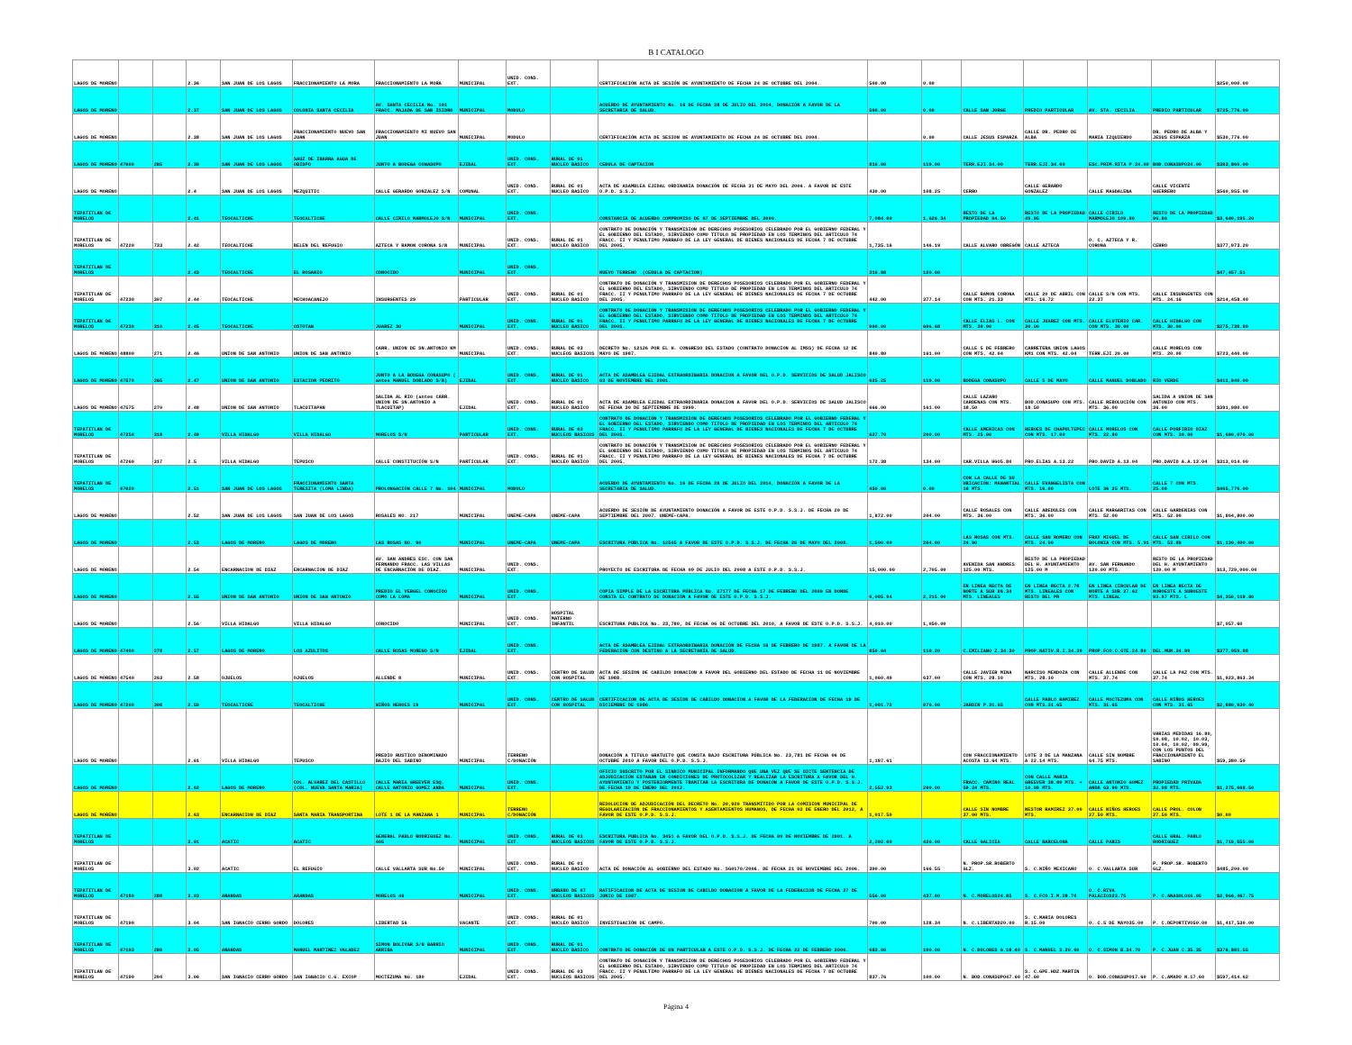B I CATALOGO
| LAGOS DE MORENO | | | 2.36 | SAN JUAN DE LOS LAGOS | FRACCIONAMIENTO LA MORA | FRACCIONAMIENTO LA MORA | MUNICIPAL | UNID. CONS. EXT. | | CERTIFICACIÓN ACTA DE SESIÓN DE AYUNTAMIENTO DE FECHA 24 DE OCTUBRE DEL 2004. | 500.00 | 0.00 | | | | | $250,000.00 |
| LAGOS DE MORENO | | | 2.37 | SAN JUAN DE LOS LAGOS | COLONIA SANTA CECILIA | AV. SANTA CECILIA No. 101 FRACC. MAJADA DE SAN ISIDRO | MUNICIPAL | MODULO | | ACUERDO DE AYUNTAMIENTO No. 16 DE FECHA 28 DE JULIO DEL 2014, DONACIÓN A FAVOR DE LA SECRETARIA DE SALUD. | 500.00 | 0.00 | CALLE SAN JORGE | PREDIO PARTICULAR | AV. STA. CECILIA | PREDIO PARTICULAR | $725,776.00 |
| LAGOS DE MORENO | | | 2.38 | SAN JUAN DE LOS LAGOS | FRACCIONAMIENTO NUEVO SAN JUAN | FRACCIONAMIENTO MI NUEVO SAN JUAN | MUNICIPAL | MODULO | | CERTIFICACIÓN ACTA DE SESION DE AYUNTAMIENTO DE FECHA 24 DE OCTUBRE DEL 2004. | | 0.00 | CALLE JESUS ESPARZA | CALLE DR. PEDRO DE ALBA | MARIA IZQUIERDO | DR. PEDRO DE ALBA Y JESUS ESPARZA | $530,776.00 |
| LAGOS DE MORENO | 47000 | 285 | 2.39 | SAN JUAN DE LOS LAGOS | SAUZ DE IBARRA AGUA DE OBISPO | JUNTO A BODEGA CONASUPO | EJIDAL | UNID. CONS. EXT. | RURAL DE 01 NUCLEO BASICO | CEDULA DE CAPTACION | 816.00 | 119.00 | TERR.EJI.34.00 | TERR.EJI.34.00 | ESC.PRIM.RITA P.24.00 | BOD.CONASUPO24.00 | $383,860.00 |
| LAGOS DE MORENO | | | 2.4 | SAN JUAN DE LOS LAGOS | MEZQUITIC | CALLE GERARDO GONZALEZ S/N | COMUNAL | UNID. CONS. EXT. | RURAL DE 01 NUCLEO BASICO | ACTA DE ASAMBLEA EJIDAL ORDINARIA DONACIÓN DE FECHA 31 DE MAYO DEL 2006. A FAVOR DE ESTE O.P.D. S.S.J. | 430.00 | 108.25 | CERRO | CALLE GERARDO GONZALEZ | CALLE MAGDALENA | CALLE VICENTE GUERRERO | $560,955.00 |
| TEPATITLAN DE MORELOS | | | 2.41 | TEOCALTICHE | TEOCALTICHE | CALLE CIRILO MARMOLEJO S/N | MUNICIPAL | UNID. CONS. EXT. | | CONSTANCIA DE ACUERDO COMPROMISO DE 07 DE SEPTIEMBRE DEL 2000. | 7,084.00 | 1,626.34 | RESTO DE LA PROPIEDAD 94.50 | RESTO DE LA PROPIEDAD 49.95 | CALLE CIRILO MARMOLEJO 109.80 | RESTO DE LA PROPIEDAD 96.80 | $3,640,195.20 |
| TEPATITLAN DE MORELOS | 47220 | 733 | 2.42 | TEOCALTICHE | BELEN DEL REFUGIO | AZTECA Y RAMON CORONA S/N | MUNICIPAL | UNID. CONS. EXT. | RURAL DE 01 NUCLEO BASICO | CONTRATO DE DONACIÓN Y TRANSMISION DE DERECHOS POSESORIOS CELEBRADO POR EL GOBIERNO FEDERAL Y EL GOBIERNO DEL ESTADO, SIRVIENDO COMO TITULO DE PROPIEDAD EN LOS TERMINOS DEL ARTICULO 74 FRACC. II Y PENULTIMO PARRAFO DE LA LEY GENERAL DE BIENES NACIONALES DE FECHA 7 DE OCTUBRE DEL 2005. | 1,735.16 | 146.19 | CALLE ALVARO OBREGÓN | CALLE AZTECA | O. C. AZTECA Y R. CORONA | CERRO | $377,973.20 |
| TEPATITLAN DE MORELOS | | | 2.43 | TEOCALTICHE | EL ROSARIO | CONOCIDO | MUNICIPAL | UNID. CONS. EXT. | | NUEVO TERRENO .(CEDULA DE CAPTACION) | 316.88 | 120.60 | | | | | $47,457.51 |
| TEPATITLAN DE MORELOS | 47230 | 307 | 2.44 | TEOCALTICHE | MECHOACANEJO | INSURGENTES 29 | PARTICULAR | UNID. CONS. EXT. | RURAL DE 01 NUCLEO BASICO | CONTRATO DE DONACIÓN Y TRANSMISION DE DERECHOS POSESORIOS CELEBRADO POR EL GOBIERNO FEDERAL Y EL GOBIERNO DEL ESTADO, SIRVIENDO COMO TITULO DE PROPIEDAD EN LOS TERMINOS DEL ARTICULO 74 FRACC. II Y PENULTIMO PARRAFO DE LA LEY GENERAL DE BIENES NACIONALES DE FECHA 7 DE OCTUBRE DEL 2005. | 442.00 | 377.14 | CALLE RAMON CORONA CON MTS. 21.33 | CALLE 20 DE ABRIL CON MTS. 16.72 | CALLE S/N CON MTS. 22.37 | CALLE INSURGENTES CON MTS. 24.16 | $214,458.40 |
| TEPATITLAN DE MORELOS | 47230 | 310 | 2.45 | TEOCALTICHE | OSTOTAN | JUAREZ 30 | MUNICIPAL | UNID. CONS. EXT. | RURAL DE 01 NUCLEO BASICO | CONTRATO DE DONACIÓN Y TRANSMISION DE DERECHOS POSESORIOS CELEBRADO POR EL GOBIERNO FEDERAL Y EL GOBIERNO DEL ESTADO, SIRVIENDO COMO TITULO DE PROPIEDAD EN LOS TERMINOS DEL ARTICULO 74 FRACC. II Y PENULTIMO PARRAFO DE LA LEY GENERAL DE BIENES NACIONALES DE FECHA 7 DE OCTUBRE DEL 2005. | 900.00 | 606.68 | CALLE ELIAS L. CON MTS. 30.00 | CALLE JUAREZ CON MTS. 30.00 | CALLE ELUTERIO CAR. CON MTS. 30.00 | CALLE HIDALGO CON MTS. 30.00 | $275,738.80 |
| LAGOS DE MORENO | 48800 | 271 | 2.46 | UNION DE SAN ANTONIO | UNION DE SAN ANTONIO | CARR. UNION DE SN.ANTONIO KM 1 | MUNICIPAL | UNID. CONS. EXT. | RURAL DE 03 NUCLEOS BASICOS | DECRETO No. 12126 POR EL H. CONGRESO DEL ESTADO (CONTRATO DONACION AL IMSS) DE FECHA 12 DE MAYO DE 1987. | 840.80 | 161.00 | CALLE 5 DE FEBRERO CON MTS. 42.04 | CARRETERA UNION LAGOS KM1 CON MTS. 42.04 | TERR.EJI.20.00 | CALLE MORELOS CON MTS. 20.00 | $723,440.00 |
| LAGOS DE MORENO | 47570 | 265 | 2.47 | UNION DE SAN ANTONIO | ESTACION PEDRITO | JUNTO A LA BODEGA CONASUPO ( antes MANUEL DOBLADO S/N) | EJIDAL | UNID. CONS. EXT. | RURAL DE 01 NUCLEO BASICO | ACTA DE ASAMBLEA EJIDAL EXTRAORDINARIA DONACION A FAVOR DEL O.P.D. SERVICIOS DE SALUD JALISCO 03 DE NOVIEMBRE DEL 2001. | 625.25 | 119.00 | BODEGA CONASUPO | CALLE 5 DE MAYO | CALLE MANUEL DOBLADO | RIO VERDE | $411,940.00 |
| LAGOS DE MORENO | 47575 | 270 | 2.48 | UNION DE SAN ANTONIO | TLACUITAPAN | SALIDA AL RIO (antes CARR. UNION DE SN.ANTONIO A TLACUITAP) | EJIDAL | UNID. CONS. EXT. | RURAL DE 01 NUCLEO BASICO | ACTA DE ASAMBLEA EJIDAL EXTRAORDINARIA DONACION A FAVOR DEL O.P.D. SERVICIOS DE SALUD JALISCO DE FECHA 30 DE SEPTIEMBRE DE 1999. | 666.00 | 161.00 | CALLE LAZARO CARDENAS CON MTS. 18.50 | BOD.CONASUPO CON MTS. 18.50 | CALLE REBOLUCIÓN CON MTS. 36.00 | SALIDA A UNION DE SAN ANTONIO CON MTS. 36.00 | $391,980.00 |
| TEPATITLAN DE MORELOS | 47250 | 318 | 2.49 | VILLA HIDALGO | VILLA HIDALGO | MORELOS S/N | PARTICULAR | UNID. CONS. EXT. | RURAL DE 03 NUCLEOS BASICOS | CONTRATO DE DONACIÓN Y TRANSMISION DE DERECHOS POSESORIOS CELEBRADO POR EL GOBIERNO FEDERAL Y EL GOBIERNO DEL ESTADO, SIRVIENDO COMO TITULO DE PROPIEDAD EN LOS TERMINOS DEL ARTICULO 74 FRACC. II Y PENULTIMO PARRAFO DE LA LEY GENERAL DE BIENES NACIONALES DE FECHA 7 DE OCTUBRE DEL 2005. | 627.70 | 200.00 | CALLE AMERICAS CON MTS. 25.00 | HEROES DE CHAPULTEPEC CON MTS. 17.00 | CALLE MORELOS CON MTS. 22.80 | CALLE PORFIRIO DIAZ CON MTS. 30.00 | $1,690,076.00 |
| TEPATITLAN DE MORELOS | 47260 | 317 | 2.5 | VILLA HIDALGO | TEPUSCO | CALLE CONSTITUCIÓN S/N | PARTICULAR | UNID. CONS. EXT. | RURAL DE 01 NUCLEO BASICO | CONTRATO DE DONACIÓN Y TRANSMISION DE DERECHOS POSESORIOS CELEBRADO POR EL GOBIERNO FEDERAL Y EL GOBIERNO DEL ESTADO, SIRVIENDO COMO TITULO DE PROPIEDAD EN LOS TERMINOS DEL ARTICULO 74 FRACC. II Y PENULTIMO PARRAFO DE LA LEY GENERAL DE BIENES NACIONALES DE FECHA 7 DE OCTUBRE DEL 2005. | 172.38 | 134.00 | CAR.VILLA HGO5.80 | PRO.ELIAS A.13.22 | PRO.DAVID A.13.04 | PRO.DAVID A.A.13.04 | $313,014.00 |
| TEPATITLAN DE MORELOS | 47020 | | 2.51 | SAN JUAN DE LOS LAGOS | FRACCIONAMIENTO SANTA TERESITA (LOMA LINDA) | PROLONGACIÓN CALLE 7 No. 104 | MUNICIPAL | MODULO | | ACUERDO DE AYUNTAMIENTO No. 16 DE FECHA 28 DE JULIO DEL 2014, DONACIÓN A FAVOR DE LA SECRETARIA DE SALUD. | 450.00 | 0.00 | CON LA CALLE DE SU UBICACIÓN: MANANTIAL 16 MTS. | CALLE EVANGELISTA CON MTS. 16.00 | LOTE 36 25 MTS. | CALLE 7 CON MTS. 25.00 | $465,776.00 |
| LAGOS DE MORENO | | | 2.52 | SAN JUAN DE LOS LAGOS | SAN JUAN DE LOS LAGOS | ROSALES NO. 217 | MUNICIPAL | UNEME-CAPA | UNEME-CAPA | ACUERDO DE SESIÓN DE AYUNTAMIENTO DONACIÓN A FAVOR DE ESTE O.P.D. S.S.J. DE FECHA 20 DE SEPTIEMBRE DEL 2007. UNEME-CAPA. | 1,872.00 | 204.00 | CALLE ROSALES CON MTS. 36.00 | CALLE ABEDULES CON MTS. 36.00 | CALLE MARGARITAS CON MTS. 52.00 | CALLE GARDENIAS CON MTS. 52.00 | $1,804,800.00 |
| LAGOS DE MORENO | | | 2.53 | LAGOS DE MORENO | LAGOS DE MORENO | LAS ROSAS NO. 90 | MUNICIPAL | UNEME-CAPA | UNEME-CAPA | ESCRITURA PÚBLICA No. 12565 A FAVOR DE ESTE O.P.D. S.S.J. DE FECHA 26 DE MAYO DEL 2008. | 1,500.00 | 204.00 | LAS ROSAS CON MTS. 24.90 | CALLE SAN ROMERO CON MTS. 24.90 | FRAY MIGUEL DE BOLONIA CON MTS. 5.91 | CALLE SAN CIRILO CON MTS. 53.89 | $1,130,400.00 |
| LAGOS DE MORENO | | | 2.54 | ENCARNACION DE DIAZ | ENCARNACION DE DIAZ | AV. SAN ANDRES ESC. CON SAN FERNANDO FRACC. LAS VILLAS DE ENCARNACIÓN DE DIAZ. | MUNICIPAL | UNID. CONS. EXT. | | PROYECTO DE ESCRITURA DE FECHA 09 DE JULIO DEL 2008 A ESTE O.P.D. S.S.J. | 15,000.00 | 2,705.00 | AVENIDA SAN ANDRES 125.00 MTS. | RESTO DE LA PROPIEDAD DEL H. AYUNTAMIENTO 125.00 M | AV. SAN FERNANDO 120.00 MTS. | RESTO DE LA PROPIEDAD DEL H. AYUNTAMIENTO 120.00 M | $13,729,000.00 |
| LAGOS DE MORENO | | | 2.55 | UNION DE SAN ANTONIO | UNION DE SAN ANTONIO | PREDIO EL VERGEL CONOCIDO COMO LA LOMA | MUNICIPAL | UNID. CONS. EXT. | | COPIA SIMPLE DE LA ESCRITURA PÚBLICA No. 27177 DE FECHA 17 DE FEBRERO DEL 2009 EN DONDE CONSTA EL CONTRATO DE DONACIÓN A FAVOR DE ESTE O.P.D. S.S.J. | 6,005.94 | 2,215.00 | EN LINEA RECTA DE NORTE A SUR 86.34 MTS. LINEALES | EN LINEA RECTA 2.78 MTS. LINEALES CON RESTO DEL PR | EN LINEA CIRCULAR DE NORTE A SUR 27.62 MTS. LINEAL | EN LINEA RECTA DE NOROESTE A SUROESTE 93.97 MTS. L | $4,350,118.80 |
| LAGOS DE MORENO | | | 2.56 | VILLA HIDALGO | VILLA HIDALGO | CONOCIDO | MUNICIPAL | UNID. CONS. EXT. | HOSPITAL MATERNO INFANTIL | ESCRITURA PUBLICA No. 23,780, DE FECHA 06 DE OCTUBRE DEL 2010, A FAVOR DE ESTE O.P.D. S.S.J. | 4,010.00 | 1,050.00 | | | | | $7,057.60 |
| LAGOS DE MORENO | 47400 | 278 | 2.57 | LAGOS DE MORENO | LOS AZULITOS | CALLE ROSAS MORENO S/N | EJIDAL | UNID. CONS. EXT. | | ACTA DE ASAMBLEA EJIDAL EXTRAORDINARIA DONACIÓN DE FECHA 16 DE FEBRERO DE 1987. A FAVOR DE LA FEDERACIÓN CON DESTINO A LA SECRETARÍA DE SALUD. | 850.64 | 110.20 | C.EMILIANO Z.34.30 | PROP.NATIV.R.I.34.30 | PROP.FCO.C.GTE.24.80 | DEL.MUN.24.80 | $377,959.88 |
| LAGOS DE MORENO | 47540 | 263 | 2.58 | OJUELOS | OJUELOS | ALLENDE 8 | MUNICIPAL | UNID. CONS. EXT. | CENTRO DE SALUD CON HOSPITAL | ACTA DE SESION DE CABILDO DONACION A FAVOR DEL GOBIERNO DEL ESTADO DE FECHA 11 DE NOVIEMBRE DE 1988. | 1,060.49 | 637.00 | CALLE JAVIER MINA CON MTS. 28.10 | NARCISO MENDOZA CON MTS. 28.10 | CALLE ALLENDE CON MTS. 37.74 | CALLE LA PAZ CON MTS. 37.74 | $1,923,863.34 |
| LAGOS DE MORENO | 47200 | 308 | 2.59 | TEOCALTICHE | TEOCALTICHE | NIÑOS HEROES 19 | MUNICIPAL | UNID. CONS. EXT. | CENTRO DE SALUD CON HOSPITAL | CERTIFICACION DE ACTA DE SESION DE CABILDO DONACION A FAVOR DE LA FEDERACION DE FECHA 19 DE DICIEMBRE DE 1986. | 1,001.72 | 976.00 | JARDIN P.31.65 | CALLE PABLO RAMIREZ CON MTS.31.65 | CALLE MOCTEZUMA CON MTS. 31.65 | CALLE NIÑOS HEROES CON MTS. 31.65 | $2,880,930.40 |
| LAGOS DE MORENO | | | 2.61 | VILLA HIDALGO | TEPUSCO | PREDIO RUSTICO DENOMINADO BAJIO DEL SABINO | MUNICIPAL | TERRENO C/DONACIÓN | | DONACIÓN A TITULO GRATUITO QUE CONSTA BAJO ESCRITURA PÚBLICA No. 23,781 DE FECHA 06 DE OCTUBRE 2010 A FAVOR DEL O.P.D. S.S.J. | 1,187.61 | | CON FRACCIONAMIENTO ACOSTA 13.64 MTS. | LOTE 3 DE LA MANZANA A 22.14 MTS. | CALLE SIN NOMBRE 64.75 MTS. | VARIAS MEDIDAS 16.80, 10.08, 10.02, 10.03, 10.04, 10.02, 09.99, CON LOS PUNTOS DEL FRACCIONAMIENTO EL SABINO | $59,380.50 |
| LAGOS DE MORENO | | | 2.62 | LAGOS DE MORENO | COL. ALVAREZ DEL CASTILLO (COL. NUEVA SANTA MARIA) | CALLE MARIA GREEVER ESQ. CALLE ANTONIO GOMEZ ANDA | MUNICIPAL | UNID. CONS. EXT. | | OFICIO SUSCRITO POR EL SINDICO MUNICIPAL INFORMANDO QUE UNA VEZ QUE SE DICTE SENTENCIA DE ADJUDICACIÓN ESTARAN EN CONDICIONES DE PROTOCOLIZAR Y REALIZAR LA ESCRITURA A FAVOR DEL H. AYUNTAMIENTO Y POSTERIORMENTE TRAMITAR LA ESCRITURA DE DONACÓN A FAVOR DE ESTE O.P.D. S.S.J. DE FECHA 19 DE ENERO DEL 2012. | 2,552.93 | 260.00 | FRACC. CAMINO REAL 59.24 MTS. | CON CALLE MARIA GREEVER 38.80 MTS. + 10.99 MTS. | CALLE ANTONIO GOMEZ ANDA 63.99 MTS. | PROPIEDAD PRIVADA 32.98 MTS. | $1,275,668.50 |
| LAGOS DE MORENO | | | 2.63 | ENCARNACION DE DIAZ | SANTA MARIA TRANSPORTINA | LOTE 1 DE LA MANZANA 1 | MUNICIPAL | TERRENO C/DONACIÓN | | RESOLUCION DE ADJUDICACIÓN DEL DECRETO No. 20,920 TRANSMITIDO POR LA COMISION MUNICIPAL DE REGULARIZACIÓN DE FRACCIONAMIENTOS Y ASENTAMIENTOS HUMANOS, DE FECHA 02 DE ENERO DEL 2012, A FAVOR DE ESTE O.P.D. S.S.J. | 1,017.50 | | CALLE SIN NOMBRE 37.00 MTS. | NESTOR RAMIREZ 37.00 MTS. | CALLE NIÑOS HEROES 27.50 MTS. | CALLE PROL. COLON 27.50 MTS. | $0.00 |
| TEPATITLAN DE MORELOS | | | 3.01 | ACATIC | ACATIC | GENERAL PABLO RODRIGUEZ No. 405 | MUNICIPAL | UNID. CONS. EXT. | RURAL DE 03 NUCLEOS BASICOS | ESCRITURA PUBLICA No. 3451 A FAVOR DEL O.P.D. S.S.J. DE FECHA 09 DE NOVIEMBRE DE 2001. A FAVOR DE ESTE O.P.D. S.S.J. | 2,202.00 | 426.00 | CALLE GALICIA | CALLE BARCELONA | CALLE PARIS | CALLE GRAL. PABLO RODRIGUEZ | $1,719,555.00 |
| TEPATITLAN DE MORELOS | | | 3.02 | ACATIC | EL REFUGIO | CALLE VALLARTA SUR No.50 | MUNICIPAL | UNID. CONS. EXT. | RURAL DE 01 NUCLEO BASICO | ACTA DE DONACIÓN AL GOBIERNO DEL ESTADO No. SG0170/2006. DE FECHA 21 DE NOVIEMBRE DEL 2006. | 390.00 | 166.55 | N. PROP.SR.ROBERTO GLZ. | S. C.NIÑO MEXICANO | O. C.VALLARTA SUR | P. PROP.SR. ROBERTO GLZ. | $485,200.00 |
| TEPATITLAN DE MORELOS | 47180 | 288 | 3.03 | ARANDAS | ARANDAS | MORELOS 46 | MUNICIPAL | UNID. CONS. EXT. | URBANO DE 07 NUCLEOS BASICOS | RATIFICACION DE ACTA DE SESION DE CABILDO DONACION A FAVOR DE LA FEDERACION DE FECHA 27 DE JUNIO DE 1987. | 556.00 | 437.00 | N. C.MORELOS24.85 | S. C.FCO.I.M.28.70 | O. C.RIVA PALACIOS23.75 | P. C.ANASOLO16.05 | $2,966,467.75 |
| TEPATITLAN DE MORELOS | 47190 | | 3.04 | SAN IGNACIO CERRO GORDO | DOLORES | LIBERTAD 56 | VACANTE | UNID. CONS. EXT. | RURAL DE 01 NUCLEO BASICO | INVESTIGACIÓN DE CAMPO. | 700.00 | 128.34 | N. C.LIBERTAD20.00 | S. C.MARIA DOLORES R.15.00 | O. C.5 DE MAYO35.00 | P. C.DEPORTIVO50.00 | $1,417,530.00 |
| TEPATITLAN DE MORELOS | 47193 | 289 | 3.05 | ARANDAS | MANUEL MARTINEZ VALADEZ | SIMON BOLIVAR S/N BARRIO ARRIBA | MUNICIPAL | UNID. CONS. EXT. | RURAL DE 01 NUCLEO BASICO | CONTRATO DE DONACIÓN DE UN PARTICULAR A ESTE O.P.D. S.S.J. DE FECHA 22 DE FEBRERO 2006. | 683.00 | 100.00 | N. C.DOLORES G.18.40 | S. C.MANUEL S.20.60 | O. C.SIMON B.34.70 | P. C.JUAN C.35.35 | $376,881.55 |
| TEPATITLAN DE MORELOS | 47190 | 294 | 3.06 | SAN IGNACIO CERRO GORDO | SAN IGNACIO C.G. EXCOP | MOCTEZUMA No. 180 | EJIDAL | UNID. CONS. EXT. | RURAL DE 03 NUCLEOS BASICOS | CONTRATO DE DONACIÓN Y TRANSMISION DE DERECHOS POSESORIOS CELEBRADO POR EL GOBIERNO FEDERAL Y EL GOBIERNO DEL ESTADO, SIRVIENDO COMO TITULO DE PROPIEDAD EN LOS TERMINOS DEL ARTICULO 74 FRACC. II Y PENULTIMO PARRAFO DE LA LEY GENERAL DE BIENES NACIONALES DE FECHA 7 DE OCTUBRE DEL 2005. | 837.76 | 100.00 | N. BOD.CONASUPO47.60 | S. C.GPE.HDZ.MARTIN 47.60 | O. BOD.CONASUPO17.60 | P. C.AMADO N.17.60 | $597,414.62 |
Página 4